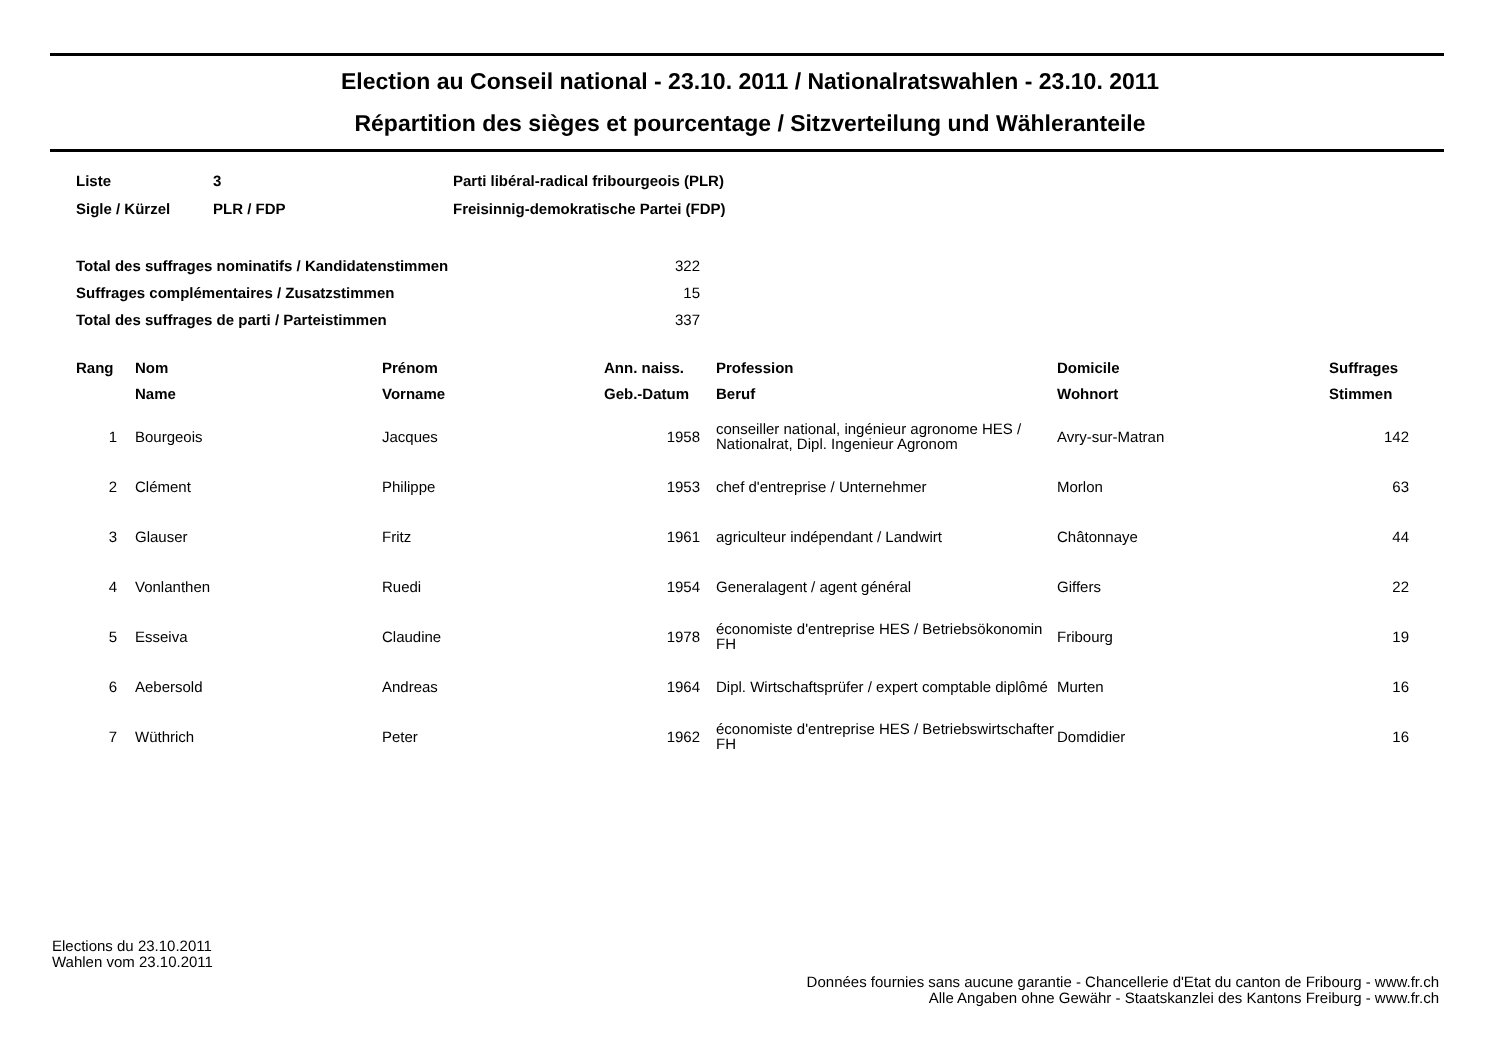Election au Conseil national - 23.10. 2011 / Nationalratswahlen - 23.10. 2011
Répartition des sièges et pourcentage / Sitzverteilung und Wähleranteile
| Liste | 3 | Parti libéral-radical fribourgeois (PLR) |
| Sigle / Kürzel | PLR / FDP | Freisinnig-demokratische Partei (FDP) |
| Total des suffrages nominatifs / Kandidatenstimmen | 322 |
| Suffrages complémentaires / Zusatzstimmen | 15 |
| Total des suffrages de parti / Parteistimmen | 337 |
| Rang | Nom | Prénom | Ann. naiss. | Profession | Domicile | Suffrages |
| --- | --- | --- | --- | --- | --- | --- |
| | Name | Vorname | Geb.-Datum | Beruf | Wohnort | Stimmen |
| 1 | Bourgeois | Jacques | 1958 | conseiller national, ingénieur agronome HES / Nationalrat, Dipl. Ingenieur Agronom | Avry-sur-Matran | 142 |
| 2 | Clément | Philippe | 1953 | chef d'entreprise / Unternehmer | Morlon | 63 |
| 3 | Glauser | Fritz | 1961 | agriculteur indépendant / Landwirt | Châtonnaye | 44 |
| 4 | Vonlanthen | Ruedi | 1954 | Generalagent / agent général | Giffers | 22 |
| 5 | Esseiva | Claudine | 1978 | économiste d'entreprise HES / Betriebsökonomin FH | Fribourg | 19 |
| 6 | Aebersold | Andreas | 1964 | Dipl. Wirtschaftsprüfer / expert comptable diplômé | Murten | 16 |
| 7 | Wüthrich | Peter | 1962 | économiste d'entreprise HES / Betriebswirtschafter FH | Domdidier | 16 |
Elections du 23.10.2011
Wahlen vom 23.10.2011
Données fournies sans aucune garantie - Chancellerie d'Etat du canton de Fribourg - www.fr.ch
Alle Angaben ohne Gewähr - Staatskanzlei des Kantons Freiburg - www.fr.ch